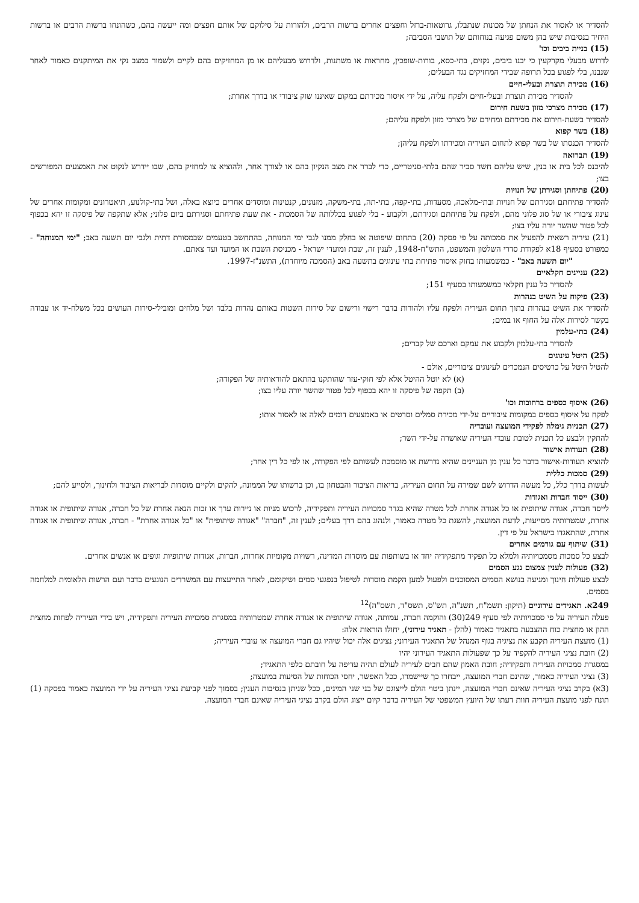להסדיר או לאסור את הנחתן של מכונות שנתבלו, גרוטאות-ברזל וחפצים אחרים ברשות הרבים, ולהורות על סילוקם של אותם חפצים ומה ייעשה בהם, כשהונחו ברשות הרבים או ברשות היחיד בנסיבות שיש בהן משום פגיעה בנוחותם של תושבי הסביבה;
(15) בניית ביבים וכו'
לדרוש מבעלי מקרקעין כי יבנו ביבים, נקזים, בתי-כסא, בורות-שופכין, מחראות או משתנות, ולדרוש מבעליהם או מן המחזיקים בהם לקיים ולשמור במצב נקי את המיתקנים כאמור לאחר שנבנו, בלי לפגוע בכל תרופה שבידי המחזיקים נגד הבעלים;
(16) מכירת תוצרת ובעלי-חיים
להסדיר מכירת תוצרת ובעלי-חיים ולפקח עליה, על ידי איסור מכירתם במקום שאיננו שוק ציבורי או בדרך אחרת;
(17) מכירת מצרכי מזון בשעת חירום
להסדיר בשעת-חירום את מכירתם ומחירם של מצרכי מזון ולפקח עליהם;
(18) בשר קפוא
להסדיר הכנסתו של בשר קפוא לתחום העיריה ומכירתו ולפקח עליהן;
(19) תברואה
להיכנס לכל בית או בנין, שיש עליהם חשד סביר שהם בלתי-סניטריים, כדי לברר את מצב הנקיון בהם או לצורך אחר, ולהוציא צו למחזיק בהם, שבו יידרש לנקוט את האמצעים המפורשים בצו;
(20) פתיחתן וסגירתן של חנויות
להסדיר פתיחתם וסגירתם של חנויות ובתי-מלאכה, מסעדות, בתי-קפה, בתי-תה, בתי-משקה, מזנונים, קנטינות ומוסדים אחרים כיוצא באלה, ושל בתי-קולנוע, תיאטרונים ומקומות אחרים של עינוג ציבורי או של סוג פלוני מהם, ולפקח על פתיחתם וסגירתם, ולקבוע - בלי לפגוע בכללותה של הסמכות - את שעת פתיחתם וסגירתם ביום פלוני; אלא שתקפה של פיסקה זו יהא בכפוף לכל פטור שהשר יורה עליו בצו;
(21) עיריה רשאית להפעיל את סמכותה על פי פסקה (20) בתחום שיפוטה או בחלק ממנו לגבי ימי המנוחה, בהתחשב בטעמים שבמסורת דתית ולגבי יום תשעה באב; "ימי המנוחה" - כמפורט בסעיף 18א לפקודת סדרי השלטון והמשפט, התש"ח-1948, לענין זה, שבת ומועדי ישראל - מכניסת השבת או המועד ועד צאתם.
"יום תשעה באב" - כמשמעותו בחוק איסור פתיחת בתי עינוגים בתשעה באב (הסמכה מיוחדת), התשנ"ז-1997.
(22) עניינים חקלאיים
להסדיר כל ענין חקלאי כמשמעותו בסעיף 151;
(23) פיקוח על השיט בנהרות
להסדיר את השיט בנהרות בתוך תחום העיריה ולפקח עליו ולהורות בדבר רישוי ורישום של סירות השטות באותם נהרות בלבד ושל מלחים ומובילי-סירות העושים בכל משלח-יד או עבודה בקשר לסירות אלה על החוף או במים;
(24) בתי-עלמין
להסדיר בתי-עלמין ולקבוע את עמקם וארכם של קברים;
(25) היטל עינוגים
להטיל היטל על כרטיסים הנמכרים לעינוגים ציבוריים, אולם -
(א) לא יוטל ההיטל אלא לפי חוקי-עזר שהותקנו בהתאם להוראותיה של הפקודה;
(ב) תקפה של פיסקה זו יהא בכפוף לכל פטור שהשר יורה עליו בצו;
(26) איסוף כספים ברחובות וכו'
לפקח על איסוף כספים במקומות ציבוריים על-ידי מכירת סמלים וסרטים או באמצעים דומים לאלה או לאסור אותו;
(27) תכניות גימלה לפקידי המועצה ועובדיה
להתקין ולבצע כל תכנית לטובת עובדי העיריה שאושרה על-ידי השר;
(28) תעודות אישור
להוציא תעודות-אישור בדבר כל ענין מן העניינים שהיא נדרשת או מוסמכת לעשותם לפי הפקודה, או לפי כל דין אחר;
(29) סמכות כללית
לעשות בדרך כלל, כל מעשה הדרוש לשם שמירה על תחום העיריה, בריאות הציבור והבטחון בו, וכן ברשותו של הממונה, להקים ולקיים מוסדות לבריאות הציבור ולחינוך, ולסייע להם;
(30) ייסוד חברות ואגודות
לייסד חברה, אגודה שיתופית או כל אגודה אחרת לכל מטרה שהיא בגדר סמכויות העיריה ותפקידיה, לרכוש מניות או ניירות ערך או זכות הנאה אחרת של כל חברה, אגודה שיתופית או אגודה אחרת, שמטרותיה מסייעות, לדעת המועצה, להשגת כל מטרה כאמור, ולנהוג בהם דרך בעלים; לענין זה, "חברה" "אגודה שיתופית" או "כל אגודה אחרת" - חברה, אגודה שיתופית או אגודה אחרת, שהתאגדו בישראל על פי דין.
(31) שיתוף עם גורמים אחרים
לבצע כל סמכות מסמכויותיה ולמלא כל תפקיד מתפקידיה יחד או בשותפות עם מוסדות המדינה, רשויות מקומיות אחרות, חברות, אגודות שיתופיות וגופים או אנשים אחרים.
(32) פעולות לענין צמצום נגע הסמים
לבצע פעולות חינוך ומניעה בנושא הסמים המסוכנים ולפעול למען הקמת מוסדות לטיפול בנפגעי סמים ושיקומם, לאחר התייעצות עם המשרדים הנוגעים בדבר ועם הרשות הלאומית למלחמה בסמים.
249א. תאגידים עירוניים (תיקון: תשמ"ח, תשנ"ה, תש"ס, תשס"ד, תשס"ה)<sup>12</sup>
פעלה העיריה על פי סמכויותיה לפי סעיף 249(30) והוקמה חברה, עמותה, אגודה שיתופית או אגודה אחרת שמטרותיה במסגרת סמכויות העיריה ותפקידיה, ויש בידי העיריה לפחות מחצית ההון או מחצית כוח ההצבעה בתאגיד כאמור (להלן - תאגיד עירוני), יחולו הוראות אלה:
(1) מועצת העיריה תקבע את נציגיה בגוף המנהל של התאגיד העירוני; נציגים אלה יכול שיהיו גם חברי המועצה או עובדי העיריה;
(2) חובת נציגי העיריה להקפיד על כך שפעולות התאגיד העירוני יהיו
במסגרת סמכויות העיריה ותפקידיה; חובת האמון שהם חבים לעיריה לעולם תהיה עדיפה על חובתם כלפי התאגיד;
(3) נציגי העיריה כאמור, שהינם חברי המועצה, ייבחרו כך שיישמרו, ככל האפשר, יחסי הכוחות של הסיעות במועצה;
(3א) בקרב נציגי העיריה שאינם חברי המועצה, יינתן ביטוי הולם לייצוגם של בני שני המינים, ככל שניתן בנסיבות הענין; בסמוך לפני קביעת נציגי העיריה על ידי המועצה כאמור בפסקה (1) תונח לפני מועצת העיריה חוות דעתו של היועץ המשפטי של העיריה בדבר קיום ייצוג הולם בקרב נציגי העיריה שאינם חברי המועצה.